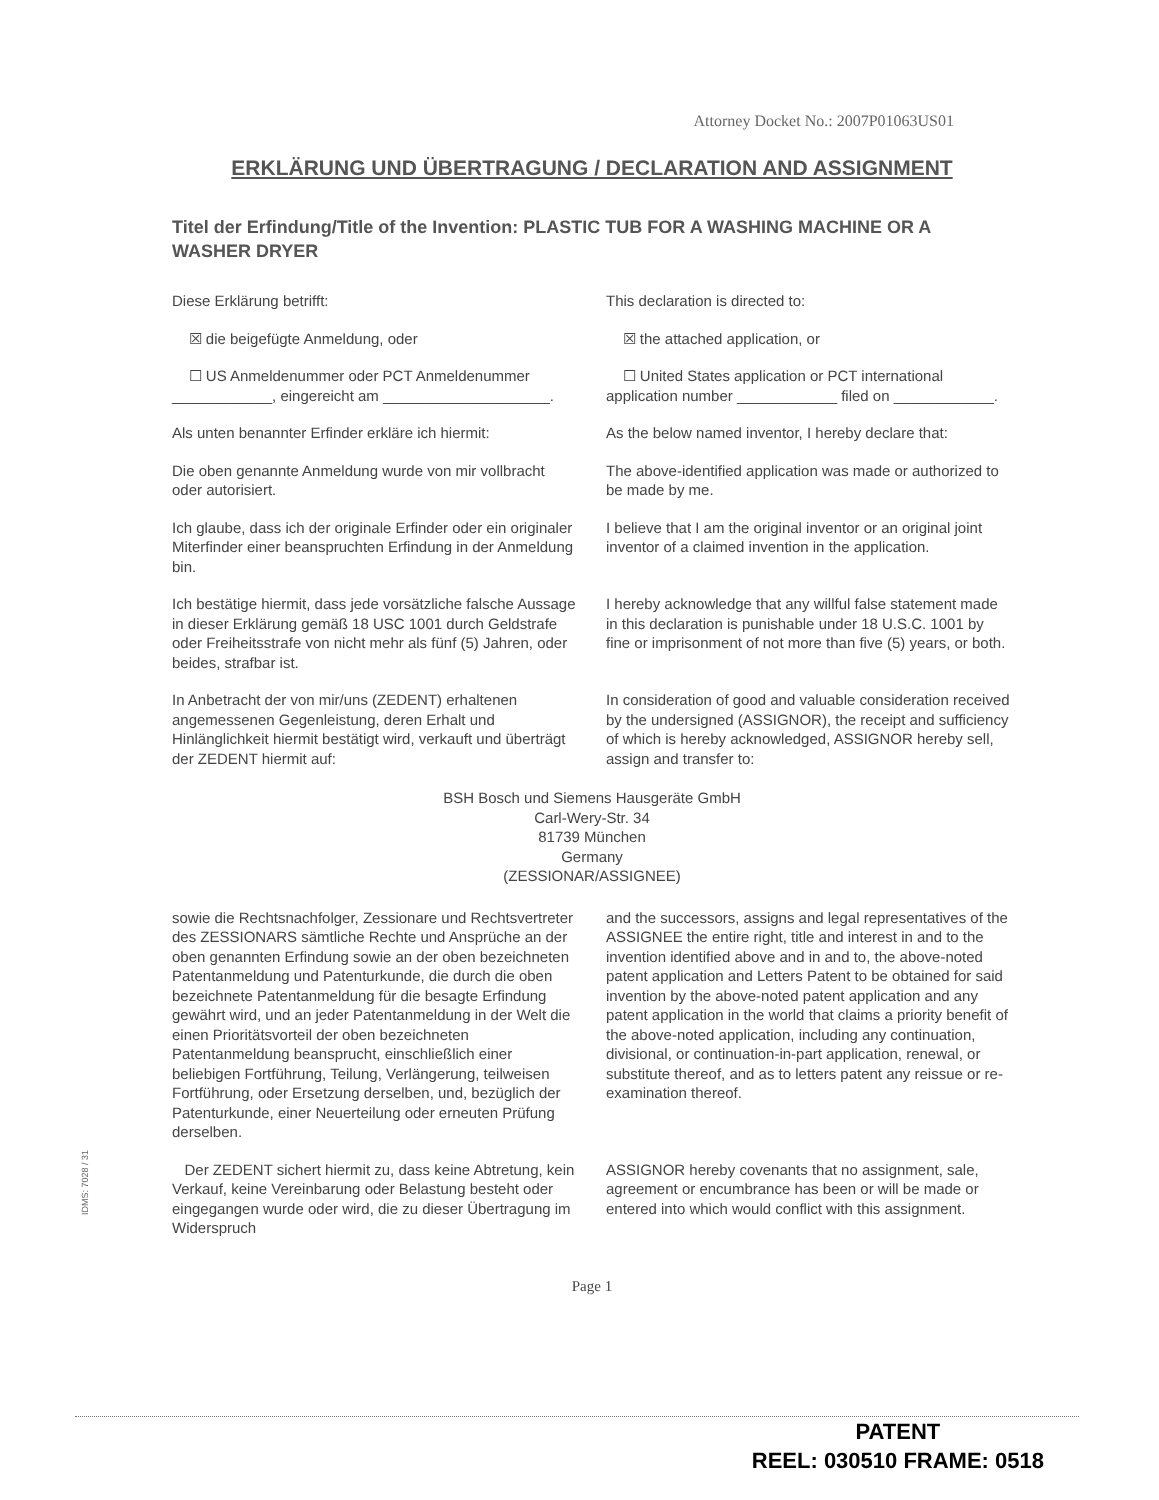Attorney Docket No.: 2007P01063US01
ERKLÄRUNG UND ÜBERTRAGUNG / DECLARATION AND ASSIGNMENT
Titel der Erfindung/Title of the Invention: PLASTIC TUB FOR A WASHING MACHINE OR A WASHER DRYER
Diese Erklärung betrifft: This declaration is directed to:
☒ die beigefügte Anmeldung, oder
☒ the attached application, or
☐ US Anmeldenummer oder PCT Anmeldenummer ____________, eingereicht am ____________________.
☐ United States application or PCT international application number ____________ filed on ____________.
Als unten benannter Erfinder erkläre ich hiermit:
As the below named inventor, I hereby declare that:
Die oben genannte Anmeldung wurde von mir vollbracht oder autorisiert.
The above-identified application was made or authorized to be made by me.
Ich glaube, dass ich der originale Erfinder oder ein originaler Miterfinder einer beanspruchten Erfindung in der Anmeldung bin.
I believe that I am the original inventor or an original joint inventor of a claimed invention in the application.
Ich bestätige hiermit, dass jede vorsätzliche falsche Aussage in dieser Erklärung gemäß 18 USC 1001 durch Geldstrafe oder Freiheitsstrafe von nicht mehr als fünf (5) Jahren, oder beides, strafbar ist.
I hereby acknowledge that any willful false statement made in this declaration is punishable under 18 U.S.C. 1001 by fine or imprisonment of not more than five (5) years, or both.
In Anbetracht der von mir/uns (ZEDENT) erhaltenen angemessenen Gegenleistung, deren Erhalt und Hinlänglichkeit hiermit bestätigt wird, verkauft und überträgt der ZEDENT hiermit auf:
In consideration of good and valuable consideration received by the undersigned (ASSIGNOR), the receipt and sufficiency of which is hereby acknowledged, ASSIGNOR hereby sell, assign and transfer to:
BSH Bosch und Siemens Hausgeräte GmbH
Carl-Wery-Str. 34
81739 München
Germany
(ZESSIONAR/ASSIGNEE)
sowie die Rechtsnachfolger, Zessionare und Rechtsvertreter des ZESSIONARS sämtliche Rechte und Ansprüche an der oben genannten Erfindung sowie an der oben bezeichneten Patentanmeldung und Patenturkunde, die durch die oben bezeichnete Patentanmeldung für die besagte Erfindung gewährt wird, und an jeder Patentanmeldung in der Welt die einen Prioritätsvorteil der oben bezeichneten Patentanmeldung beansprucht, einschließlich einer beliebigen Fortführung, Teilung, Verlängerung, teilweisen Fortführung, oder Ersetzung derselben, und, bezüglich der Patenturkunde, einer Neuerteilung oder erneuten Prüfung derselben.
and the successors, assigns and legal representatives of the ASSIGNEE the entire right, title and interest in and to the invention identified above and in and to, the above-noted patent application and Letters Patent to be obtained for said invention by the above-noted patent application and any patent application in the world that claims a priority benefit of the above-noted application, including any continuation, divisional, or continuation-in-part application, renewal, or substitute thereof, and as to letters patent any reissue or re-examination thereof.
Der ZEDENT sichert hiermit zu, dass keine Abtretung, kein Verkauf, keine Vereinbarung oder Belastung besteht oder eingegangen wurde oder wird, die zu dieser Übertragung im Widerspruch
ASSIGNOR hereby covenants that no assignment, sale, agreement or encumbrance has been or will be made or entered into which would conflict with this assignment.
Page 1
IDMS: 7028 / 31
PATENT
REEL: 030510 FRAME: 0518